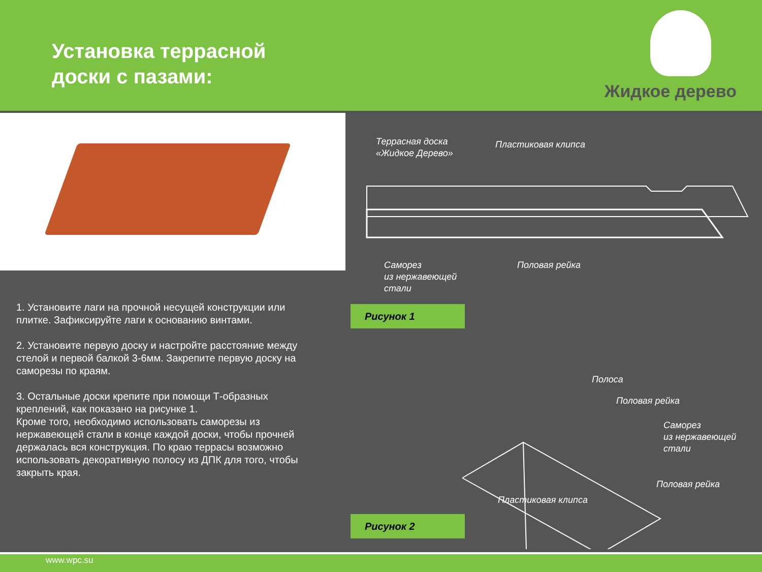Установка террасной
доски с пазами:
Жидкое дерево
1. Установите лаги на прочной несущей конструкции или плитке. Зафиксируйте лаги к основанию винтами.
2. Установите первую доску и настройте расстояние между стелой и первой балкой 3-6мм. Закрепите первую доску на саморезы по краям.
3. Остальные доски крепите при помощи Т-образных креплений, как показано на рисунке 1.
Кроме того, необходимо использовать саморезы из нержавеющей стали в конце каждой доски, чтобы прочней держалась вся конструкция. По краю террасы возможно использовать декоративную полосу из ДПК для того, чтобы закрыть края.
Террасная доска
«Жидкое Дерево»
Пластиковая клипса
Саморез
из нержавеющей
стали
Половая рейка
Рисунок 1
Полоса
Половая рейка
Саморез
из нержавеющей
стали
Половая рейка
Пластиковая клипса
Рисунок 2
www.wpc.su